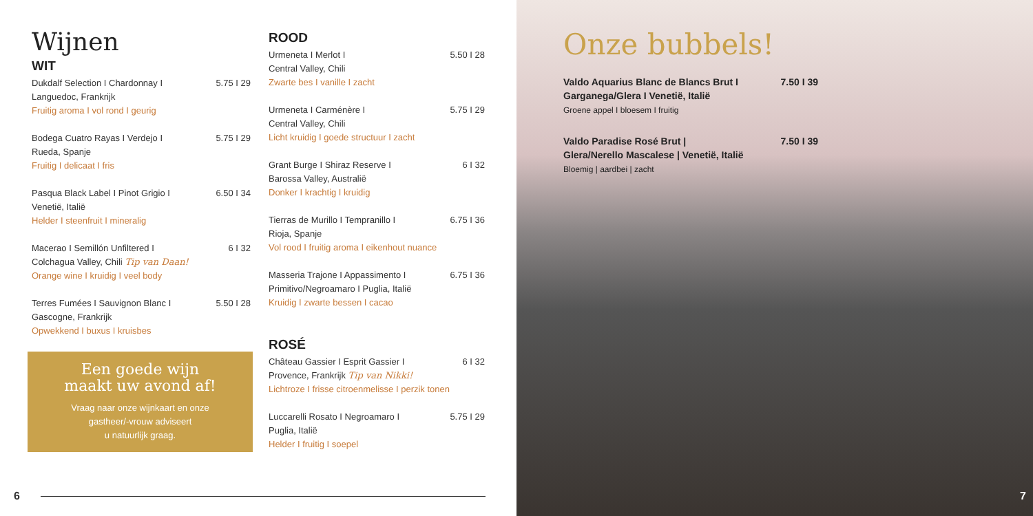Wijnen
WIT
Dukdalf Selection I Chardonnay I 5.75 I 29
Languedoc, Frankrijk
Fruitig aroma I vol rond I geurig
Bodega Cuatro Rayas I Verdejo I 5.75 I 29
Rueda, Spanje
Fruitig I delicaat I fris
Pasqua Black Label I Pinot Grigio I 6.50 I 34
Venetië, Italië
Helder I steenfruit I mineralig
Macerao I Semillón Unfiltered I 6 I 32
Colchagua Valley, Chili Tip van Daan!
Orange wine I kruidig I veel body
Terres Fumées I Sauvignon Blanc I 5.50 I 28
Gascogne, Frankrijk
Opwekkend I buxus I kruisbes
Een goede wijn
maakt uw avond af!
Vraag naar onze wijnkaart en onze
gastheer/-vrouw adviseert
u natuurlijk graag.
ROOD
Urmeneta I Merlot I 5.50 I 28
Central Valley, Chili
Zwarte bes I vanille I zacht
Urmeneta I Carménère I 5.75 I 29
Central Valley, Chili
Licht kruidig I goede structuur I zacht
Grant Burge I Shiraz Reserve I 6 I 32
Barossa Valley, Australië
Donker I krachtig I kruidig
Tierras de Murillo I Tempranillo I 6.75 I 36
Rioja, Spanje
Vol rood I fruitig aroma I eikenhout nuance
Masseria Trajone I Appassimento I 6.75 I 36
Primitivo/Negroamaro I Puglia, Italië
Kruidig I zwarte bessen I cacao
ROSÉ
Château Gassier I Esprit Gassier I 6 I 32
Provence, Frankrijk Tip van Nikki!
Lichtroze I frisse citroenmelisse I perzik tonen
Luccarelli Rosato I Negroamaro I 5.75 I 29
Puglia, Italië
Helder I fruitig I soepel
6
Onze bubbels!
Valdo Aquarius Blanc de Blancs Brut I
Garganega/Glera I Venetië, Italië 7.50 I 39
Groene appel I bloesem I fruitig
Valdo Paradise Rosé Brut |
Glera/Nerello Mascalese | Venetië, Italië 7.50 I 39
Bloemig | aardbei | zacht
7